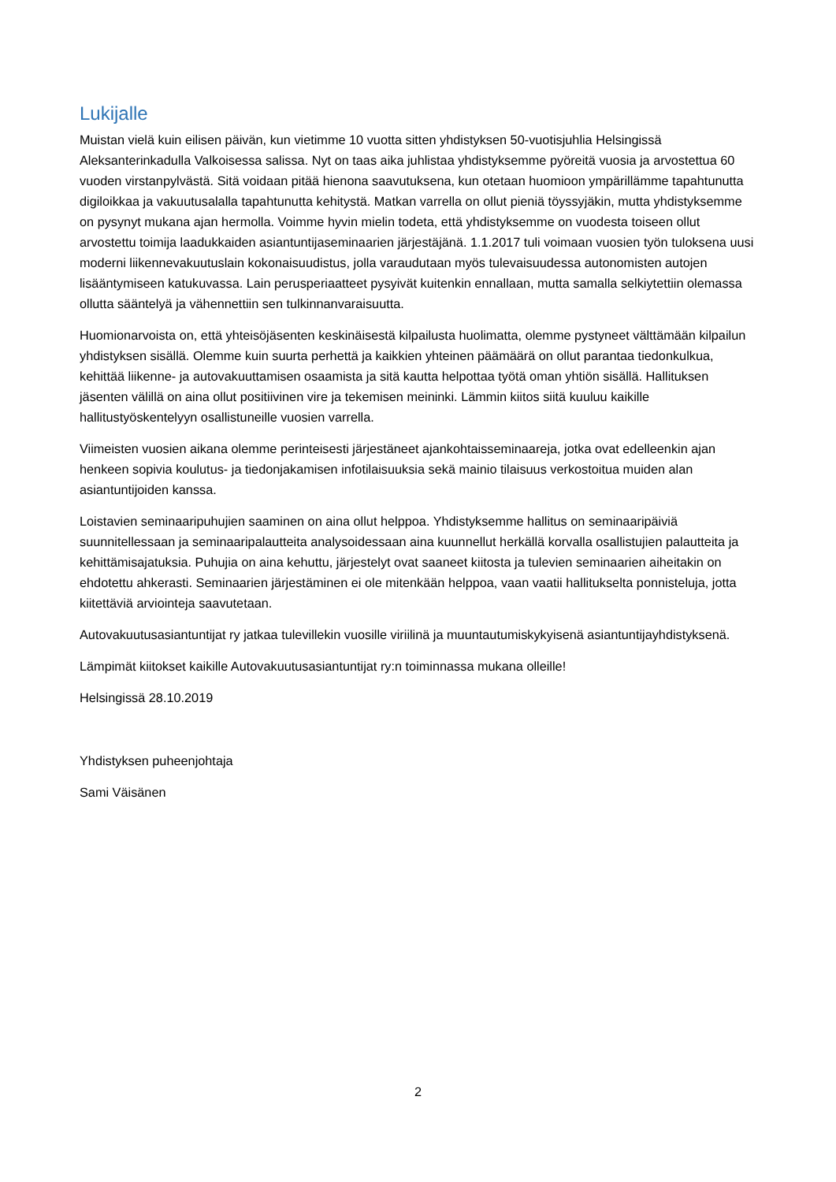Lukijalle
Muistan vielä kuin eilisen päivän, kun vietimme 10 vuotta sitten yhdistyksen 50-vuotisjuhlia Helsingissä Aleksanterinkadulla Valkoisessa salissa. Nyt on taas aika juhlistaa yhdistyksemme pyöreitä vuosia ja arvostettua 60 vuoden virstanpylvästä. Sitä voidaan pitää hienona saavutuksena, kun otetaan huomioon ympärillämme tapahtunutta digiloikkaa ja vakuutusalalla tapahtunutta kehitystä. Matkan varrella on ollut pieniä töyssyjäkin, mutta yhdistyksemme on pysynyt mukana ajan hermolla. Voimme hyvin mielin todeta, että yhdistyksemme on vuodesta toiseen ollut arvostettu toimija laadukkaiden asiantuntijaseminaarien järjestäjänä. 1.1.2017 tuli voimaan vuosien työn tuloksena uusi moderni liikennevakuutuslain kokonaisuudistus, jolla varaudutaan myös tulevaisuudessa autonomisten autojen lisääntymiseen katukuvassa. Lain perusperiaatteet pysyivät kuitenkin ennallaan, mutta samalla selkiytettiin olemassa ollutta sääntelyä ja vähennettiin sen tulkinnanvaraisuutta.
Huomionarvoista on, että yhteisöjäsenten keskinäisestä kilpailusta huolimatta, olemme pystyneet välttämään kilpailun yhdistyksen sisällä. Olemme kuin suurta perhettä ja kaikkien yhteinen päämäärä on ollut parantaa tiedonkulkua, kehittää liikenne- ja autovakuuttamisen osaamista ja sitä kautta helpottaa työtä oman yhtiön sisällä. Hallituksen jäsenten välillä on aina ollut positiivinen vire ja tekemisen meininki. Lämmin kiitos siitä kuuluu kaikille hallitustyöskentelyyn osallistuneille vuosien varrella.
Viimeisten vuosien aikana olemme perinteisesti järjestäneet ajankohtaisseminaareja, jotka ovat edelleenkin ajan henkeen sopivia koulutus- ja tiedonjakamisen infotilaisuuksia sekä mainio tilaisuus verkostoitua muiden alan asiantuntijoiden kanssa.
Loistavien seminaaripuhujien saaminen on aina ollut helppoa. Yhdistyksemme hallitus on seminaaripäiviä suunnitellessaan ja seminaaripalautteita analysoidessaan aina kuunnellut herkällä korvalla osallistujien palautteita ja kehittämisajatuksia. Puhujia on aina kehuttu, järjestelyt ovat saaneet kiitosta ja tulevien seminaarien aiheitakin on ehdotettu ahkerasti. Seminaarien järjestäminen ei ole mitenkään helppoa, vaan vaatii hallitukselta ponnisteluja, jotta kiitettäviä arviointeja saavutetaan.
Autovakuutusasiantuntijat ry jatkaa tulevillekin vuosille viriilinä ja muuntautumiskykyisenä asiantuntijayhdistyksenä.
Lämpimät kiitokset kaikille Autovakuutusasiantuntijat ry:n toiminnassa mukana olleille!
Helsingissä 28.10.2019
Yhdistyksen puheenjohtaja
Sami Väisänen
2